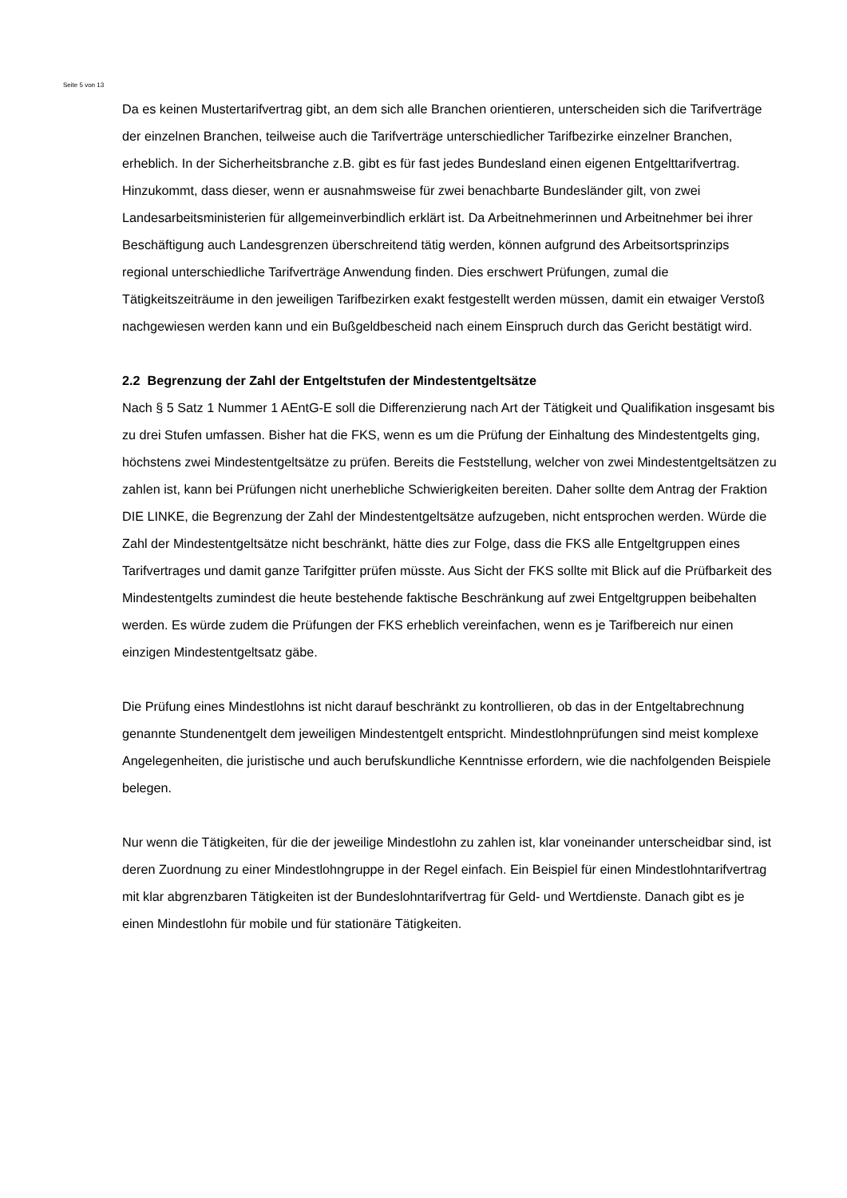Seite 5 von 13
Da es keinen Mustertarifvertrag gibt, an dem sich alle Branchen orientieren, unterscheiden sich die Tarifverträge der einzelnen Branchen, teilweise auch die Tarifverträge unterschiedlicher Tarifbezirke einzelner Branchen, erheblich. In der Sicherheitsbranche z.B. gibt es für fast jedes Bundesland einen eigenen Entgelttarifvertrag. Hinzukommt, dass dieser, wenn er ausnahmsweise für zwei benachbarte Bundesländer gilt, von zwei Landesarbeitsministerien für allgemeinverbindlich erklärt ist. Da Arbeitnehmerinnen und Arbeitnehmer bei ihrer Beschäftigung auch Landesgrenzen überschreitend tätig werden, können aufgrund des Arbeitsortsprinzips regional unterschiedliche Tarifverträge Anwendung finden. Dies erschwert Prüfungen, zumal die Tätigkeitszeiträume in den jeweiligen Tarifbezirken exakt festgestellt werden müssen, damit ein etwaiger Verstoß nachgewiesen werden kann und ein Bußgeldbescheid nach einem Einspruch durch das Gericht bestätigt wird.
2.2 Begrenzung der Zahl der Entgeltstufen der Mindestentgeltsätze
Nach § 5 Satz 1 Nummer 1 AEntG-E soll die Differenzierung nach Art der Tätigkeit und Qualifikation insgesamt bis zu drei Stufen umfassen. Bisher hat die FKS, wenn es um die Prüfung der Einhaltung des Mindestentgelts ging, höchstens zwei Mindestentgeltsätze zu prüfen. Bereits die Feststellung, welcher von zwei Mindestentgeltsätzen zu zahlen ist, kann bei Prüfungen nicht unerhebliche Schwierigkeiten bereiten. Daher sollte dem Antrag der Fraktion DIE LINKE, die Begrenzung der Zahl der Mindestentgeltsätze aufzugeben, nicht entsprochen werden. Würde die Zahl der Mindestentgeltsätze nicht beschränkt, hätte dies zur Folge, dass die FKS alle Entgeltgruppen eines Tarifvertrages und damit ganze Tarifgitter prüfen müsste. Aus Sicht der FKS sollte mit Blick auf die Prüfbarkeit des Mindestentgelts zumindest die heute bestehende faktische Beschränkung auf zwei Entgeltgruppen beibehalten werden. Es würde zudem die Prüfungen der FKS erheblich vereinfachen, wenn es je Tarifbereich nur einen einzigen Mindestentgeltsatz gäbe.
Die Prüfung eines Mindestlohns ist nicht darauf beschränkt zu kontrollieren, ob das in der Entgeltabrechnung genannte Stundenentgelt dem jeweiligen Mindestentgelt entspricht. Mindestlohnprüfungen sind meist komplexe Angelegenheiten, die juristische und auch berufskundliche Kenntnisse erfordern, wie die nachfolgenden Beispiele belegen.
Nur wenn die Tätigkeiten, für die der jeweilige Mindestlohn zu zahlen ist, klar voneinander unterscheidbar sind, ist deren Zuordnung zu einer Mindestlohngruppe in der Regel einfach. Ein Beispiel für einen Mindestlohntarifvertrag mit klar abgrenzbaren Tätigkeiten ist der Bundeslohntarifvertrag für Geld- und Wertdienste. Danach gibt es je einen Mindestlohn für mobile und für stationäre Tätigkeiten.